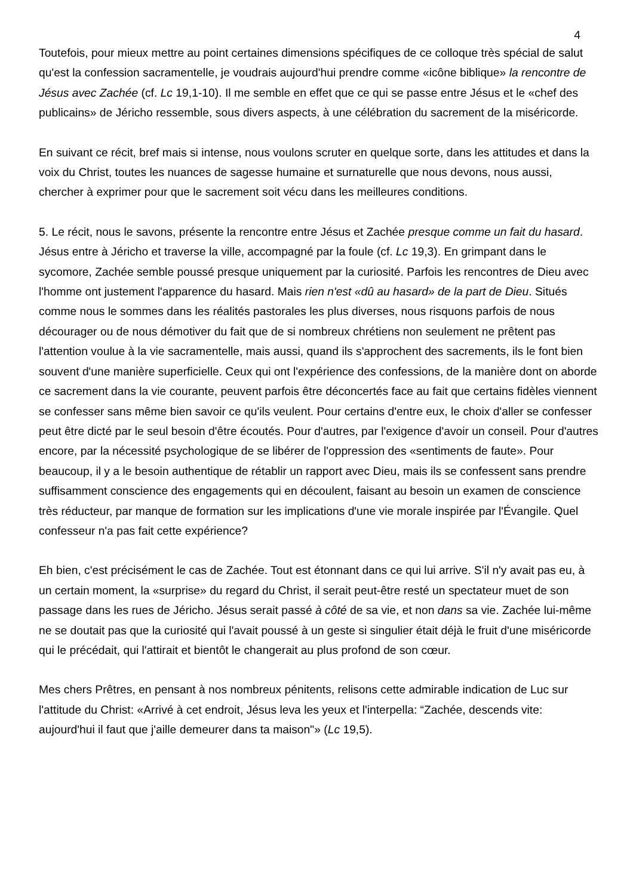4
Toutefois, pour mieux mettre au point certaines dimensions spécifiques de ce colloque très spécial de salut qu'est la confession sacramentelle, je voudrais aujourd'hui prendre comme «icône biblique» la rencontre de Jésus avec Zachée (cf. Lc 19,1-10). Il me semble en effet que ce qui se passe entre Jésus et le «chef des publicains» de Jéricho ressemble, sous divers aspects, à une célébration du sacrement de la miséricorde.
En suivant ce récit, bref mais si intense, nous voulons scruter en quelque sorte, dans les attitudes et dans la voix du Christ, toutes les nuances de sagesse humaine et surnaturelle que nous devons, nous aussi, chercher à exprimer pour que le sacrement soit vécu dans les meilleures conditions.
5. Le récit, nous le savons, présente la rencontre entre Jésus et Zachée presque comme un fait du hasard. Jésus entre à Jéricho et traverse la ville, accompagné par la foule (cf. Lc 19,3). En grimpant dans le sycomore, Zachée semble poussé presque uniquement par la curiosité. Parfois les rencontres de Dieu avec l'homme ont justement l'apparence du hasard. Mais rien n'est «dû au hasard» de la part de Dieu. Situés comme nous le sommes dans les réalités pastorales les plus diverses, nous risquons parfois de nous décourager ou de nous démotiver du fait que de si nombreux chrétiens non seulement ne prêtent pas l'attention voulue à la vie sacramentelle, mais aussi, quand ils s'approchent des sacrements, ils le font bien souvent d'une manière superficielle. Ceux qui ont l'expérience des confessions, de la manière dont on aborde ce sacrement dans la vie courante, peuvent parfois être déconcertés face au fait que certains fidèles viennent se confesser sans même bien savoir ce qu'ils veulent. Pour certains d'entre eux, le choix d'aller se confesser peut être dicté par le seul besoin d'être écoutés. Pour d'autres, par l'exigence d'avoir un conseil. Pour d'autres encore, par la nécessité psychologique de se libérer de l'oppression des «sentiments de faute». Pour beaucoup, il y a le besoin authentique de rétablir un rapport avec Dieu, mais ils se confessent sans prendre suffisamment conscience des engagements qui en découlent, faisant au besoin un examen de conscience très réducteur, par manque de formation sur les implications d'une vie morale inspirée par l'Évangile. Quel confesseur n'a pas fait cette expérience?
Eh bien, c'est précisément le cas de Zachée. Tout est étonnant dans ce qui lui arrive. S'il n'y avait pas eu, à un certain moment, la «surprise» du regard du Christ, il serait peut-être resté un spectateur muet de son passage dans les rues de Jéricho. Jésus serait passé à côté de sa vie, et non dans sa vie. Zachée lui-même ne se doutait pas que la curiosité qui l'avait poussé à un geste si singulier était déjà le fruit d'une miséricorde qui le précédait, qui l'attirait et bientôt le changerait au plus profond de son cœur.
Mes chers Prêtres, en pensant à nos nombreux pénitents, relisons cette admirable indication de Luc sur l'attitude du Christ: «Arrivé à cet endroit, Jésus leva les yeux et l'interpella: “Zachée, descends vite: aujourd'hui il faut que j'aille demeurer dans ta maison"» (Lc 19,5).